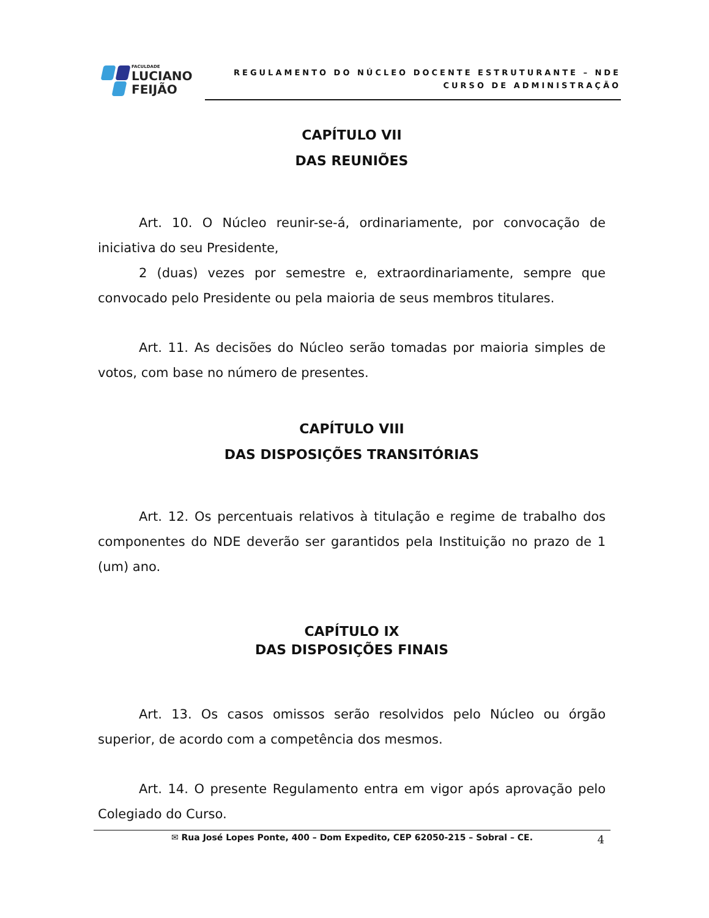FACULDADE
LUCIANO
FEIJÃO
REGULAMENTO DO NÚCLEO DOCENTE ESTRUTURANTE – NDE
CURSO DE ADMINISTRAÇÃO
CAPÍTULO VII
DAS REUNIÕES
Art. 10. O Núcleo reunir-se-á, ordinariamente, por convocação de iniciativa do seu Presidente,
2 (duas) vezes por semestre e, extraordinariamente, sempre que convocado pelo Presidente ou pela maioria de seus membros titulares.
Art. 11. As decisões do Núcleo serão tomadas por maioria simples de votos, com base no número de presentes.
CAPÍTULO VIII
DAS DISPOSIÇÕES TRANSITÓRIAS
Art. 12. Os percentuais relativos à titulação e regime de trabalho dos componentes do NDE deverão ser garantidos pela Instituição no prazo de 1 (um) ano.
CAPÍTULO IX
DAS DISPOSIÇÕES FINAIS
Art. 13. Os casos omissos serão resolvidos pelo Núcleo ou órgão superior, de acordo com a competência dos mesmos.
Art. 14. O presente Regulamento entra em vigor após aprovação pelo Colegiado do Curso.
✉ Rua José Lopes Ponte, 400 – Dom Expedito, CEP 62050-215 – Sobral – CE.
4